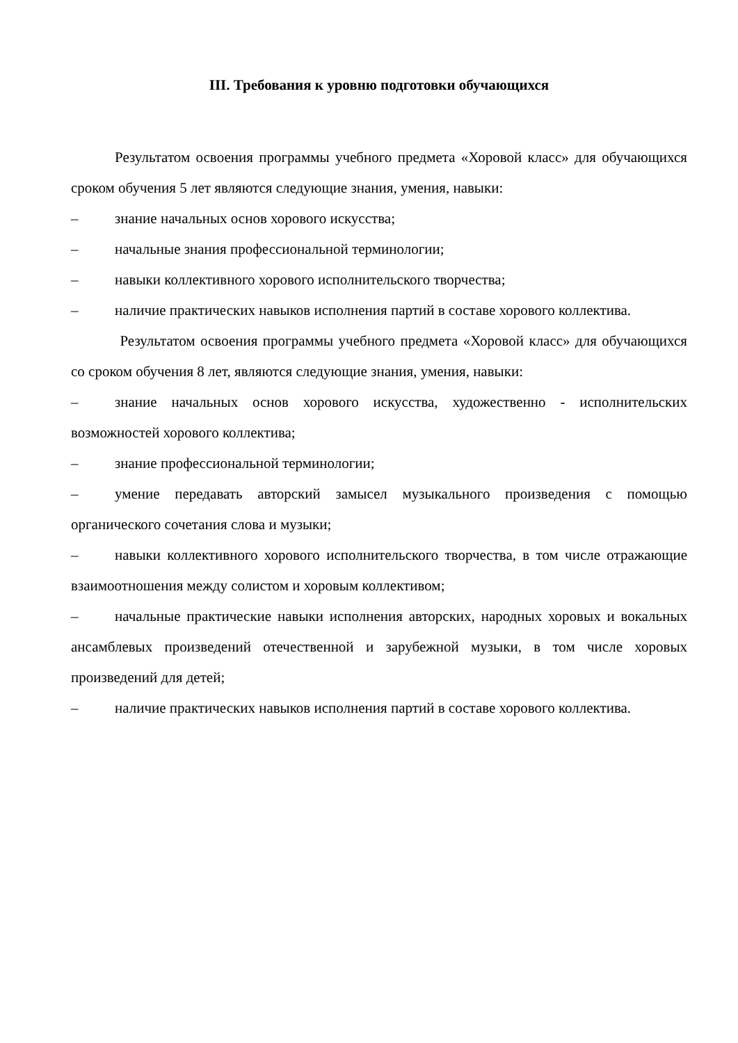III. Требования к уровню подготовки обучающихся
Результатом освоения программы учебного предмета «Хоровой класс» для обучающихся сроком обучения 5 лет являются следующие знания, умения, навыки:
– знание начальных основ хорового искусства;
– начальные знания профессиональной терминологии;
– навыки коллективного хорового исполнительского творчества;
– наличие практических навыков исполнения партий в составе хорового коллектива.
Результатом освоения программы учебного предмета «Хоровой класс» для обучающихся со сроком обучения 8 лет, являются следующие знания, умения, навыки:
– знание начальных основ хорового искусства, художественно - исполнительских возможностей хорового коллектива;
– знание профессиональной терминологии;
– умение передавать авторский замысел музыкального произведения с помощью органического сочетания слова и музыки;
– навыки коллективного хорового исполнительского творчества, в том числе отражающие взаимоотношения между солистом и хоровым коллективом;
– начальные практические навыки исполнения авторских, народных хоровых и вокальных ансамблевых произведений отечественной и зарубежной музыки, в том числе хоровых произведений для детей;
– наличие практических навыков исполнения партий в составе хорового коллектива.